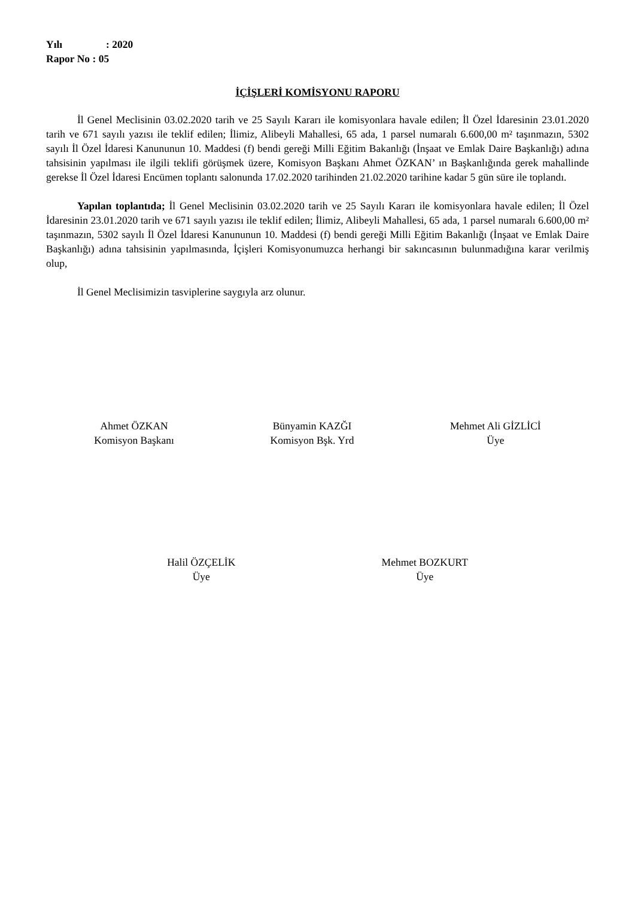Yılı: 2020
Rapor No : 05
İÇİŞLERİ KOMİSYONU RAPORU
İl Genel Meclisinin 03.02.2020 tarih ve 25 Sayılı Kararı ile komisyonlara havale edilen; İl Özel İdaresinin 23.01.2020 tarih ve 671 sayılı yazısı ile teklif edilen; İlimiz, Alibeyli Mahallesi, 65 ada, 1 parsel numaralı 6.600,00 m² taşınmazın, 5302 sayılı İl Özel İdaresi Kanununun 10. Maddesi (f) bendi gereği Milli Eğitim Bakanlığı (İnşaat ve Emlak Daire Başkanlığı) adına tahsisinin yapılması ile ilgili teklifi görüşmek üzere, Komisyon Başkanı Ahmet ÖZKAN’ ın Başkanlığında gerek mahallinde gerekse İl Özel İdaresi Encümen toplantı salonunda 17.02.2020 tarihinden 21.02.2020 tarihine kadar 5 gün süre ile toplandı.
Yapılan toplantıda; İl Genel Meclisinin 03.02.2020 tarih ve 25 Sayılı Kararı ile komisyonlara havale edilen; İl Özel İdaresinin 23.01.2020 tarih ve 671 sayılı yazısı ile teklif edilen; İlimiz, Alibeyli Mahallesi, 65 ada, 1 parsel numaralı 6.600,00 m² taşınmazın, 5302 sayılı İl Özel İdaresi Kanununun 10. Maddesi (f) bendi gereği Milli Eğitim Bakanlığı (İnşaat ve Emlak Daire Başkanlığı) adına tahsisinin yapılmasında, İçişleri Komisyonumuzca herhangi bir sakıncasının bulunmadığına karar verilmiş olup,
İl Genel Meclisimizin tasviplerine saygıyla arz olunur.
Ahmet ÖZKAN
Komisyon Başkanı
Bünyamin KAZĞI
Komisyon Bşk. Yrd
Mehmet Ali GİZLİCİ
Üye
Halil ÖZÇELİK
Üye
Mehmet BOZKURT
Üye